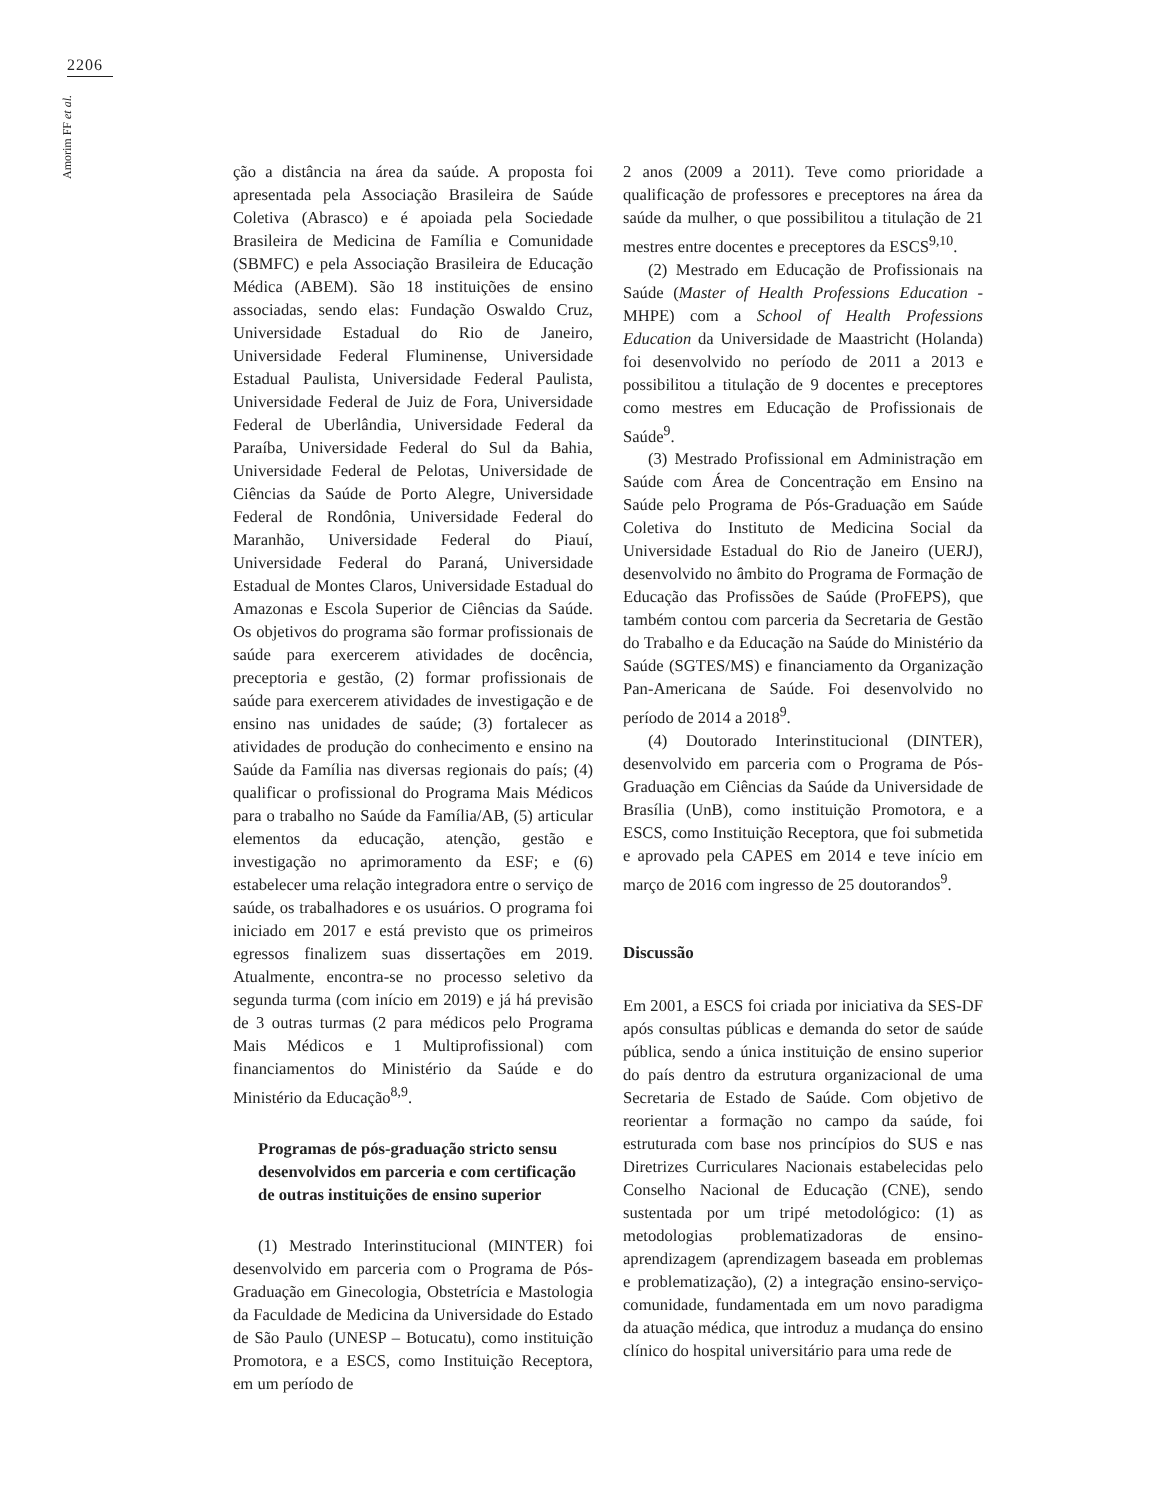2206
Amorim FF et al.
ção a distância na área da saúde. A proposta foi apresentada pela Associação Brasileira de Saúde Coletiva (Abrasco) e é apoiada pela Sociedade Brasileira de Medicina de Família e Comunidade (SBMFC) e pela Associação Brasileira de Educação Médica (ABEM). São 18 instituições de ensino associadas, sendo elas: Fundação Oswaldo Cruz, Universidade Estadual do Rio de Janeiro, Universidade Federal Fluminense, Universidade Estadual Paulista, Universidade Federal Paulista, Universidade Federal de Juiz de Fora, Universidade Federal de Uberlândia, Universidade Federal da Paraíba, Universidade Federal do Sul da Bahia, Universidade Federal de Pelotas, Universidade de Ciências da Saúde de Porto Alegre, Universidade Federal de Rondônia, Universidade Federal do Maranhão, Universidade Federal do Piauí, Universidade Federal do Paraná, Universidade Estadual de Montes Claros, Universidade Estadual do Amazonas e Escola Superior de Ciências da Saúde. Os objetivos do programa são formar profissionais de saúde para exercerem atividades de docência, preceptoria e gestão, (2) formar profissionais de saúde para exercerem atividades de investigação e de ensino nas unidades de saúde; (3) fortalecer as atividades de produção do conhecimento e ensino na Saúde da Família nas diversas regionais do país; (4) qualificar o profissional do Programa Mais Médicos para o trabalho no Saúde da Família/AB, (5) articular elementos da educação, atenção, gestão e investigação no aprimoramento da ESF; e (6) estabelecer uma relação integradora entre o serviço de saúde, os trabalhadores e os usuários. O programa foi iniciado em 2017 e está previsto que os primeiros egressos finalizem suas dissertações em 2019. Atualmente, encontra-se no processo seletivo da segunda turma (com início em 2019) e já há previsão de 3 outras turmas (2 para médicos pelo Programa Mais Médicos e 1 Multiprofissional) com financiamentos do Ministério da Saúde e do Ministério da Educação<sup>8,9</sup>.
Programas de pós-graduação stricto sensu desenvolvidos em parceria e com certificação de outras instituições de ensino superior
(1) Mestrado Interinstitucional (MINTER) foi desenvolvido em parceria com o Programa de Pós-Graduação em Ginecologia, Obstetrícia e Mastologia da Faculdade de Medicina da Universidade do Estado de São Paulo (UNESP – Botucatu), como instituição Promotora, e a ESCS, como Instituição Receptora, em um período de
2 anos (2009 a 2011). Teve como prioridade a qualificação de professores e preceptores na área da saúde da mulher, o que possibilitou a titulação de 21 mestres entre docentes e preceptores da ESCS<sup>9,10</sup>.
(2) Mestrado em Educação de Profissionais na Saúde (Master of Health Professions Education - MHPE) com a School of Health Professions Education da Universidade de Maastricht (Holanda) foi desenvolvido no período de 2011 a 2013 e possibilitou a titulação de 9 docentes e preceptores como mestres em Educação de Profissionais de Saúde<sup>9</sup>.
(3) Mestrado Profissional em Administração em Saúde com Área de Concentração em Ensino na Saúde pelo Programa de Pós-Graduação em Saúde Coletiva do Instituto de Medicina Social da Universidade Estadual do Rio de Janeiro (UERJ), desenvolvido no âmbito do Programa de Formação de Educação das Profissões de Saúde (ProFEPS), que também contou com parceria da Secretaria de Gestão do Trabalho e da Educação na Saúde do Ministério da Saúde (SGTES/MS) e financiamento da Organização Pan-Americana de Saúde. Foi desenvolvido no período de 2014 a 2018<sup>9</sup>.
(4) Doutorado Interinstitucional (DINTER), desenvolvido em parceria com o Programa de Pós-Graduação em Ciências da Saúde da Universidade de Brasília (UnB), como instituição Promotora, e a ESCS, como Instituição Receptora, que foi submetida e aprovado pela CAPES em 2014 e teve início em março de 2016 com ingresso de 25 doutorandos<sup>9</sup>.
Discussão
Em 2001, a ESCS foi criada por iniciativa da SES-DF após consultas públicas e demanda do setor de saúde pública, sendo a única instituição de ensino superior do país dentro da estrutura organizacional de uma Secretaria de Estado de Saúde. Com objetivo de reorientar a formação no campo da saúde, foi estruturada com base nos princípios do SUS e nas Diretrizes Curriculares Nacionais estabelecidas pelo Conselho Nacional de Educação (CNE), sendo sustentada por um tripé metodológico: (1) as metodologias problematizadoras de ensino-aprendizagem (aprendizagem baseada em problemas e problematização), (2) a integração ensino-serviço-comunidade, fundamentada em um novo paradigma da atuação médica, que introduz a mudança do ensino clínico do hospital universitário para uma rede de